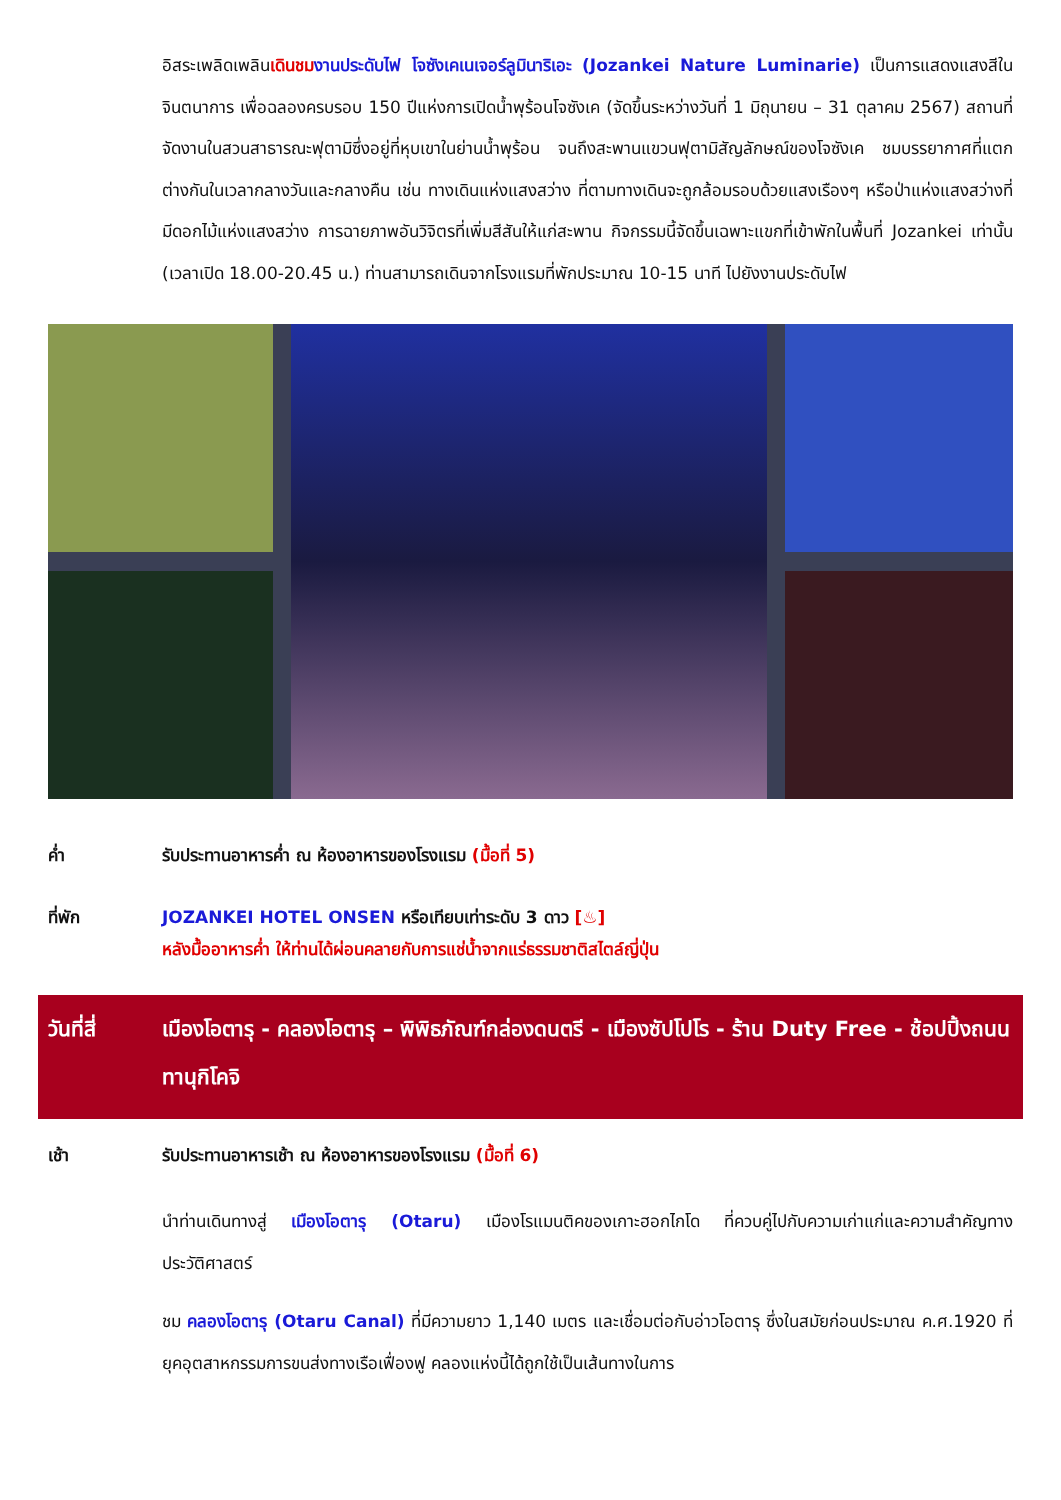อิสระเพลิดเพลินเดินชม งานประดับไฟ โจซังเคเนเจอร์ลูมินาริเอะ (Jozankei Nature Luminarie) เป็นการแสดงแสงสีในจินตนาการ เพื่อฉลองครบรอบ 150 ปีแห่งการเปิดน้ำพุร้อนโจซังเค (จัดขึ้นระหว่างวันที่ 1 มิถุนายน – 31 ตุลาคม 2567) สถานที่จัดงานในสวนสาธารณะฟุตามิซึ่งอยู่ที่หุบเขาในย่านน้ำพุร้อน จนถึงสะพานแขวนฟุตามิสัญลักษณ์ของโจซังเค ชมบรรยากาศที่แตกต่างกันในเวลากลางวันและกลางคืน เช่น ทางเดินแห่งแสงสว่าง ที่ตามทางเดินจะถูกล้อมรอบด้วยแสงเรืองๆ หรือป่าแห่งแสงสว่างที่มีดอกไม้แห่งแสงสว่าง การฉายภาพอันวิจิตรที่เพิ่มสีสันให้แก่สะพาน กิจกรรมนี้จัดขึ้นเฉพาะแขกที่เข้าพักในพื้นที่ Jozankei เท่านั้น (เวลาเปิด 18.00-20.45 น.) ท่านสามารถเดินจากโรงแรมที่พักประมาณ 10-15 นาที ไปยังงานประดับไฟ
ค่ำ รับประทานอาหารค่ำ ณ ห้องอาหารของโรงแรม (มื้อที่ 5)
ที่พัก JOZANKEI HOTEL ONSEN หรือเทียบเท่าระดับ 3 ดาว [♨]
หลังมื้ออาหารค่ำ ให้ท่านได้ผ่อนคลายกับการแช่น้ำจากแร่ธรรมชาติสไตล์ญี่ปุ่น
วันที่สี่ เมืองโอตารุ - คลองโอตารุ – พิพิธภัณฑ์กล่องดนตรี - เมืองซัปโปโร - ร้าน Duty Free - ช้อปปิ้งถนนทานุกิโคจิ
เช้า รับประทานอาหารเช้า ณ ห้องอาหารของโรงแรม (มื้อที่ 6)
นำท่านเดินทางสู่ เมืองโอตารุ (Otaru) เมืองโรแมนติคของเกาะฮอกไกโด ที่ควบคู่ไปกับความเก่าแก่และความสำคัญทางประวัติศาสตร์
ชม คลองโอตารุ (Otaru Canal) ที่มีความยาว 1,140 เมตร และเชื่อมต่อกับอ่าวโอตารุ ซึ่งในสมัยก่อนประมาณ ค.ศ.1920 ที่ยุคอุตสาหกรรมการขนส่งทางเรือเฟื่องฟู คลองแห่งนี้ได้ถูกใช้เป็นเส้นทางในการ